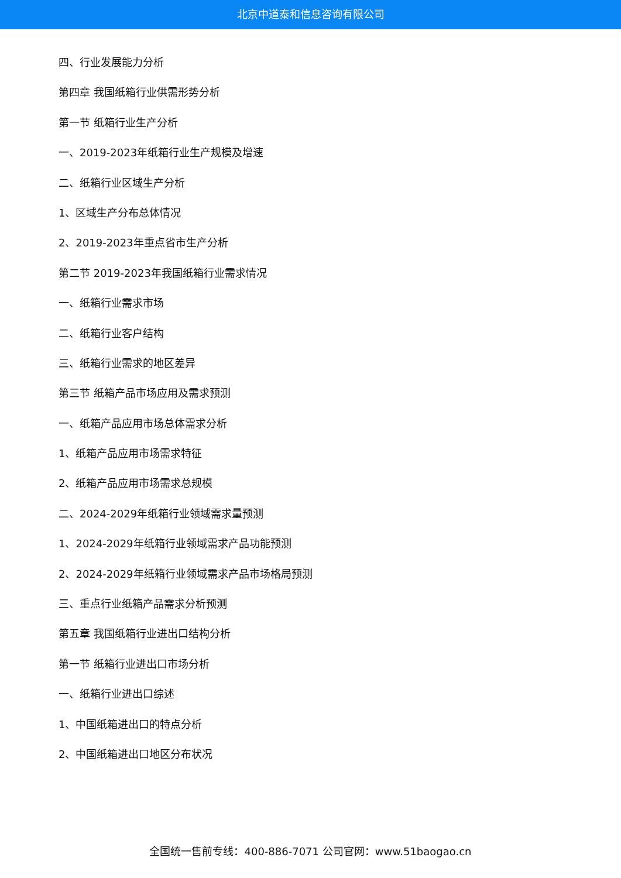北京中道泰和信息咨询有限公司
四、行业发展能力分析
第四章 我国纸箱行业供需形势分析
第一节 纸箱行业生产分析
一、2019-2023年纸箱行业生产规模及增速
二、纸箱行业区域生产分析
1、区域生产分布总体情况
2、2019-2023年重点省市生产分析
第二节 2019-2023年我国纸箱行业需求情况
一、纸箱行业需求市场
二、纸箱行业客户结构
三、纸箱行业需求的地区差异
第三节 纸箱产品市场应用及需求预测
一、纸箱产品应用市场总体需求分析
1、纸箱产品应用市场需求特征
2、纸箱产品应用市场需求总规模
二、2024-2029年纸箱行业领域需求量预测
1、2024-2029年纸箱行业领域需求产品功能预测
2、2024-2029年纸箱行业领域需求产品市场格局预测
三、重点行业纸箱产品需求分析预测
第五章 我国纸箱行业进出口结构分析
第一节 纸箱行业进出口市场分析
一、纸箱行业进出口综述
1、中国纸箱进出口的特点分析
2、中国纸箱进出口地区分布状况
全国统一售前专线：400-886-7071 公司官网：www.51baogao.cn